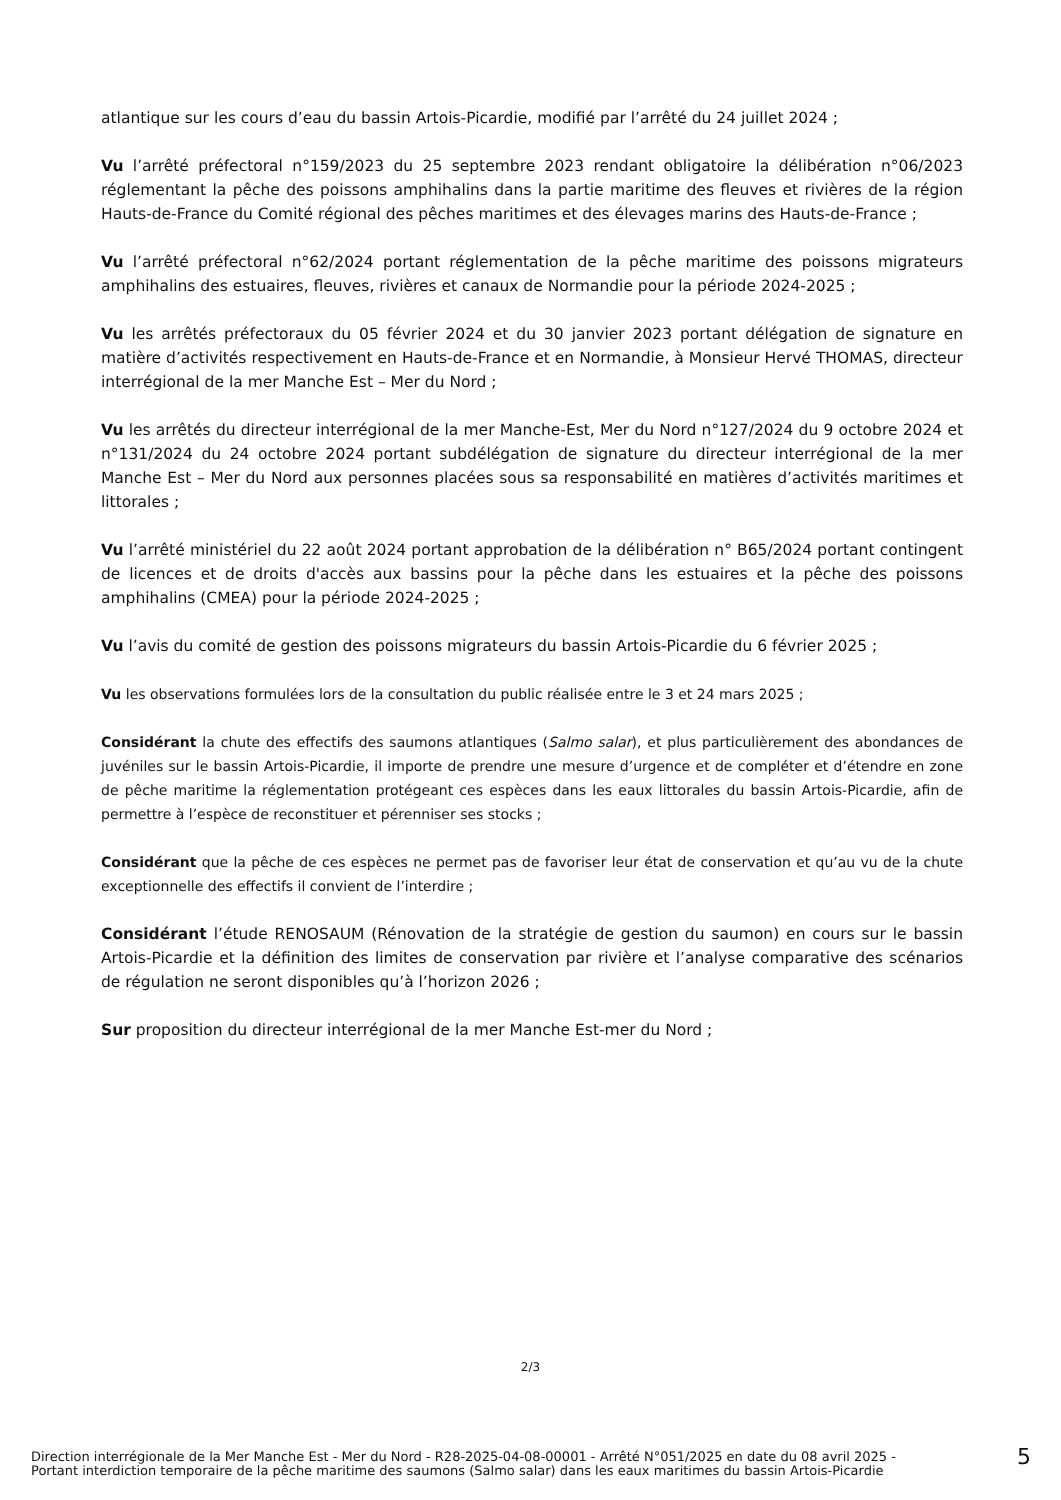atlantique sur les cours d’eau du bassin Artois-Picardie, modifié par l’arrêté du 24 juillet 2024 ;
Vu l’arrêté préfectoral n°159/2023 du 25 septembre 2023 rendant obligatoire la délibération n°06/2023 réglementant la pêche des poissons amphihalins dans la partie maritime des fleuves et rivières de la région Hauts-de-France du Comité régional des pêches maritimes et des élevages marins des Hauts-de-France ;
Vu l’arrêté préfectoral n°62/2024 portant réglementation de la pêche maritime des poissons migrateurs amphihalins des estuaires, fleuves, rivières et canaux de Normandie pour la période 2024-2025 ;
Vu les arrêtés préfectoraux du 05 février 2024 et du 30 janvier 2023 portant délégation de signature en matière d’activités respectivement en Hauts-de-France et en Normandie, à Monsieur Hervé THOMAS, directeur interrégional de la mer Manche Est – Mer du Nord ;
Vu les arrêtés du directeur interrégional de la mer Manche-Est, Mer du Nord n°127/2024 du 9 octobre 2024 et n°131/2024 du 24 octobre 2024 portant subdélégation de signature du directeur interrégional de la mer Manche Est – Mer du Nord aux personnes placées sous sa responsabilité en matières d’activités maritimes et littorales ;
Vu l’arrêté ministériel du 22 août 2024 portant approbation de la délibération n° B65/2024 portant contingent de licences et de droits d'accès aux bassins pour la pêche dans les estuaires et la pêche des poissons amphihalins (CMEA) pour la période 2024-2025 ;
Vu l’avis du comité de gestion des poissons migrateurs du bassin Artois-Picardie du 6 février 2025 ;
Vu les observations formulées lors de la consultation du public réalisée entre le 3 et 24 mars 2025 ;
Considérant la chute des effectifs des saumons atlantiques (Salmo salar), et plus particulièrement des abondances de juvéniles sur le bassin Artois-Picardie, il importe de prendre une mesure d’urgence et de compléter et d’étendre en zone de pêche maritime la réglementation protégeant ces espèces dans les eaux littorales du bassin Artois-Picardie, afin de permettre à l’espèce de reconstituer et pérenniser ses stocks ;
Considérant que la pêche de ces espèces ne permet pas de favoriser leur état de conservation et qu’au vu de la chute exceptionnelle des effectifs il convient de l’interdire ;
Considérant l’étude RENOSAUM (Rénovation de la stratégie de gestion du saumon) en cours sur le bassin Artois-Picardie et la définition des limites de conservation par rivière et l’analyse comparative des scénarios de régulation ne seront disponibles qu’à l’horizon 2026 ;
Sur proposition du directeur interrégional de la mer Manche Est-mer du Nord ;
2/3
Direction interrégionale de la Mer Manche Est - Mer du Nord - R28-2025-04-08-00001 - Arrêté N°051/2025 en date du 08 avril 2025 -
Portant interdiction temporaire de la pêche maritime des saumons (Salmo salar) dans les eaux maritimes du bassin Artois-Picardie
5